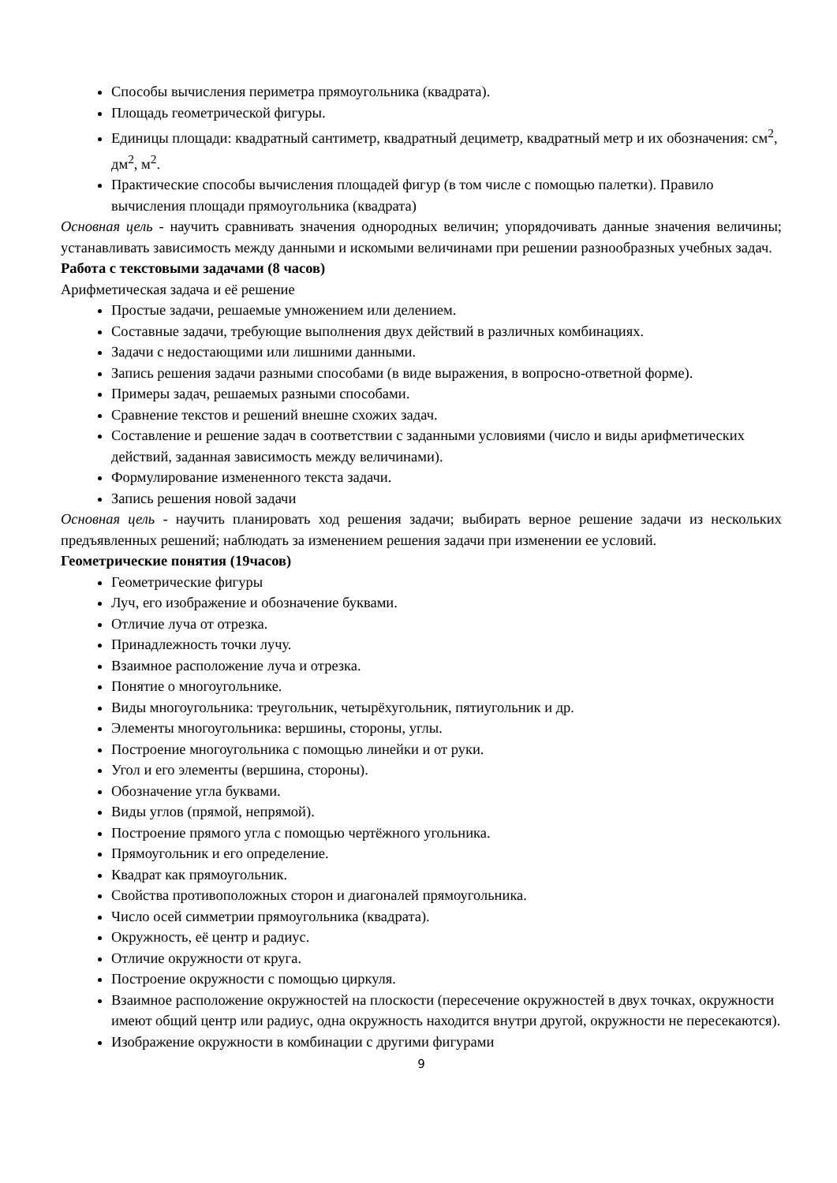Способы вычисления периметра прямоугольника (квадрата).
Площадь геометрической фигуры.
Единицы площади: квадратный сантиметр, квадратный дециметр, квадратный метр и их обозначения: см<sup>2</sup>, дм<sup>2</sup>, м<sup>2</sup>.
Практические способы вычисления площадей фигур (в том числе с помощью палетки). Правило вычисления площади прямоугольника (квадрата)
Основная цель - научить сравнивать значения однородных величин; упорядочивать данные значения величины; устанавливать зависимость между данными и искомыми величинами при решении разнообразных учебных задач.
Работа с текстовыми задачами (8 часов)
Арифметическая задача и её решение
Простые задачи, решаемые умножением или делением.
Составные задачи, требующие выполнения двух действий в различных комбинациях.
Задачи с недостающими или лишними данными.
Запись решения задачи разными способами (в виде выражения, в вопросно-ответной форме).
Примеры задач, решаемых разными способами.
Сравнение текстов и решений внешне схожих задач.
Составление и решение задач в соответствии с заданными условиями (число и виды арифметических действий, заданная зависимость между величинами).
Формулирование измененного текста задачи.
Запись решения новой задачи
Основная цель - научить планировать ход решения задачи; выбирать верное решение задачи из нескольких предъявленных решений; наблюдать за изменением решения задачи при изменении ее условий.
Геометрические понятия (19часов)
Геометрические фигуры
Луч, его изображение и обозначение буквами.
Отличие луча от отрезка.
Принадлежность точки лучу.
Взаимное расположение луча и отрезка.
Понятие о многоугольнике.
Виды многоугольника: треугольник, четырёхугольник, пятиугольник и др.
Элементы многоугольника: вершины, стороны, углы.
Построение многоугольника с помощью линейки и от руки.
Угол и его элементы (вершина, стороны).
Обозначение угла буквами.
Виды углов (прямой, непрямой).
Построение прямого угла с помощью чертёжного угольника.
Прямоугольник и его определение.
Квадрат как прямоугольник.
Свойства противоположных сторон и диагоналей прямоугольника.
Число осей симметрии прямоугольника (квадрата).
Окружность, её центр и радиус.
Отличие окружности от круга.
Построение окружности с помощью циркуля.
Взаимное расположение окружностей на плоскости (пересечение окружностей в двух точках, окружности имеют общий центр или радиус, одна окружность находится внутри другой, окружности не пересекаются).
Изображение окружности в комбинации с другими фигурами
9